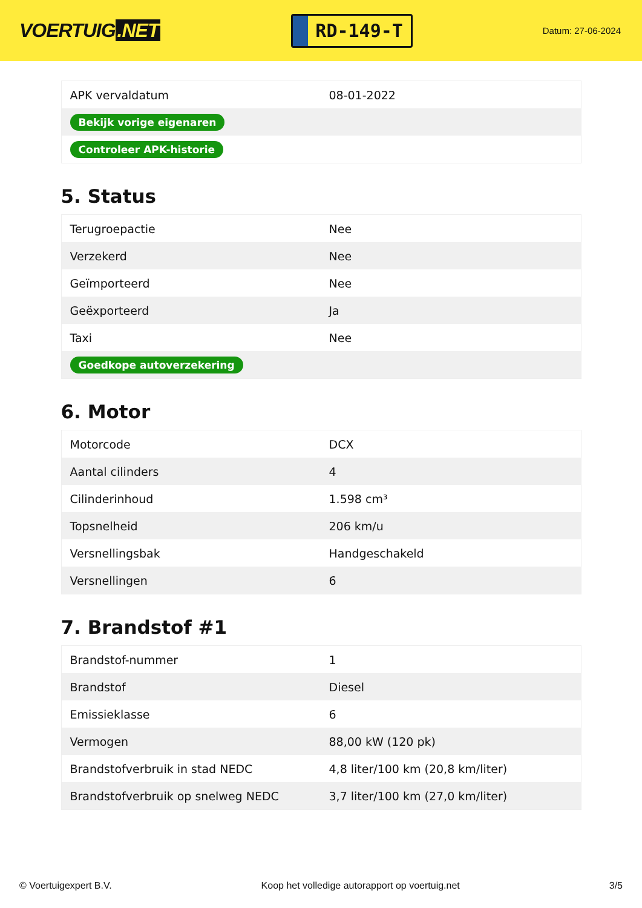VOERTUIG.NET
RD-149-T
Datum: 27-06-2024
| APK vervaldatum | 08-01-2022 |
| Bekijk vorige eigenaren | |
| Controleer APK-historie | |
5. Status
| Terugroepactie | Nee |
| Verzekerd | Nee |
| Geïmporteerd | Nee |
| Geëxporteerd | Ja |
| Taxi | Nee |
| Goedkope autoverzekering | |
6. Motor
| Motorcode | DCX |
| Aantal cilinders | 4 |
| Cilinderinhoud | 1.598 cm³ |
| Topsnelheid | 206 km/u |
| Versnellingsbak | Handgeschakeld |
| Versnellingen | 6 |
7. Brandstof #1
| Brandstof-nummer | 1 |
| Brandstof | Diesel |
| Emissieklasse | 6 |
| Vermogen | 88,00 kW (120 pk) |
| Brandstofverbruik in stad NEDC | 4,8 liter/100 km (20,8 km/liter) |
| Brandstofverbruik op snelweg NEDC | 3,7 liter/100 km (27,0 km/liter) |
© Voertuigexpert B.V. Koop het volledige autorapport op voertuig.net 3/5